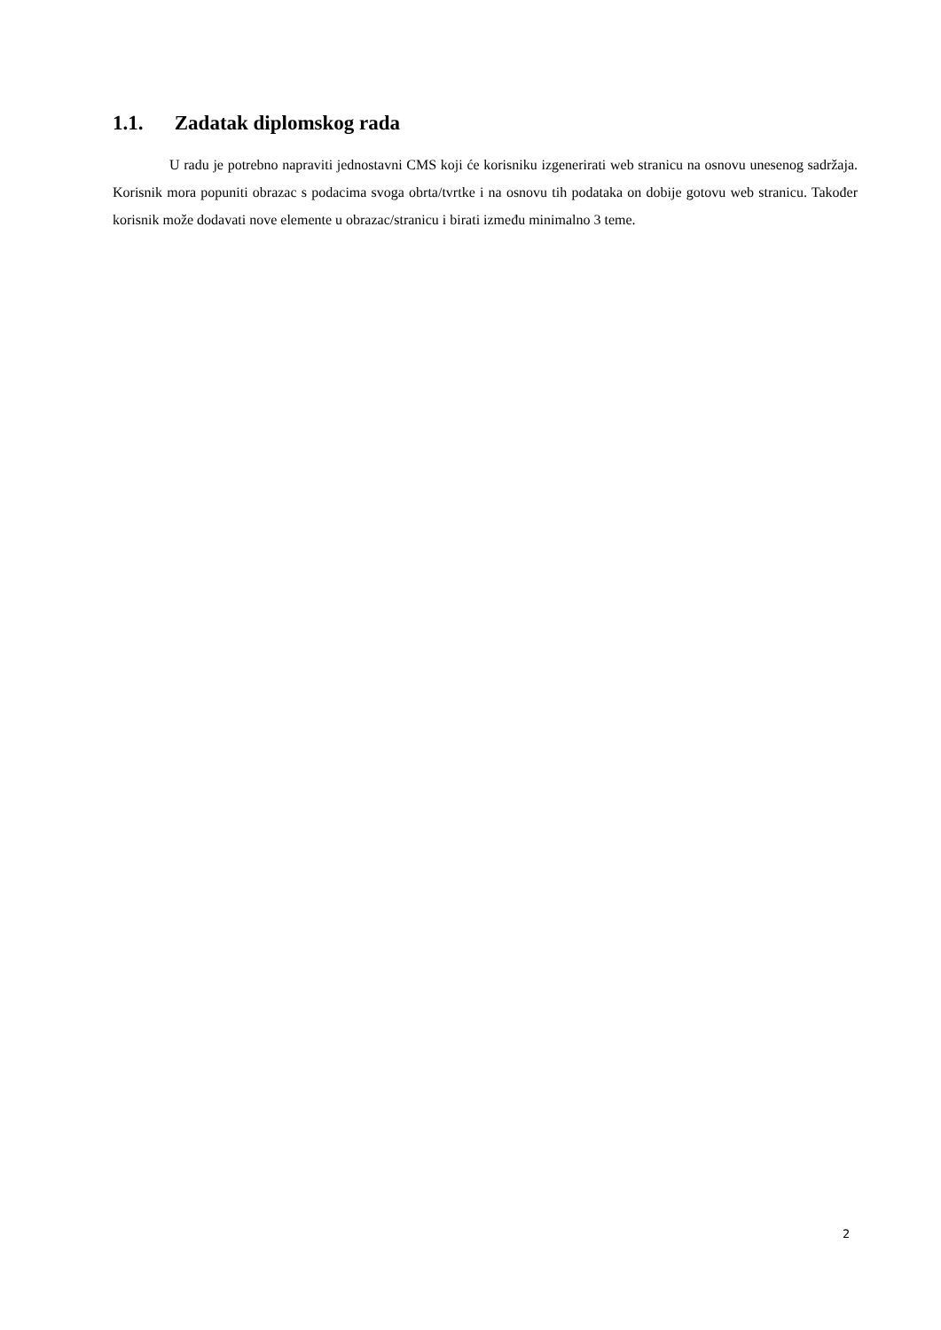1.1. Zadatak diplomskog rada
U radu je potrebno napraviti jednostavni CMS koji će korisniku izgenerirati web stranicu na osnovu unesenog sadržaja. Korisnik mora popuniti obrazac s podacima svoga obrta/tvrtke i na osnovu tih podataka on dobije gotovu web stranicu. Također korisnik može dodavati nove elemente u obrazac/stranicu i birati između minimalno 3 teme.
2